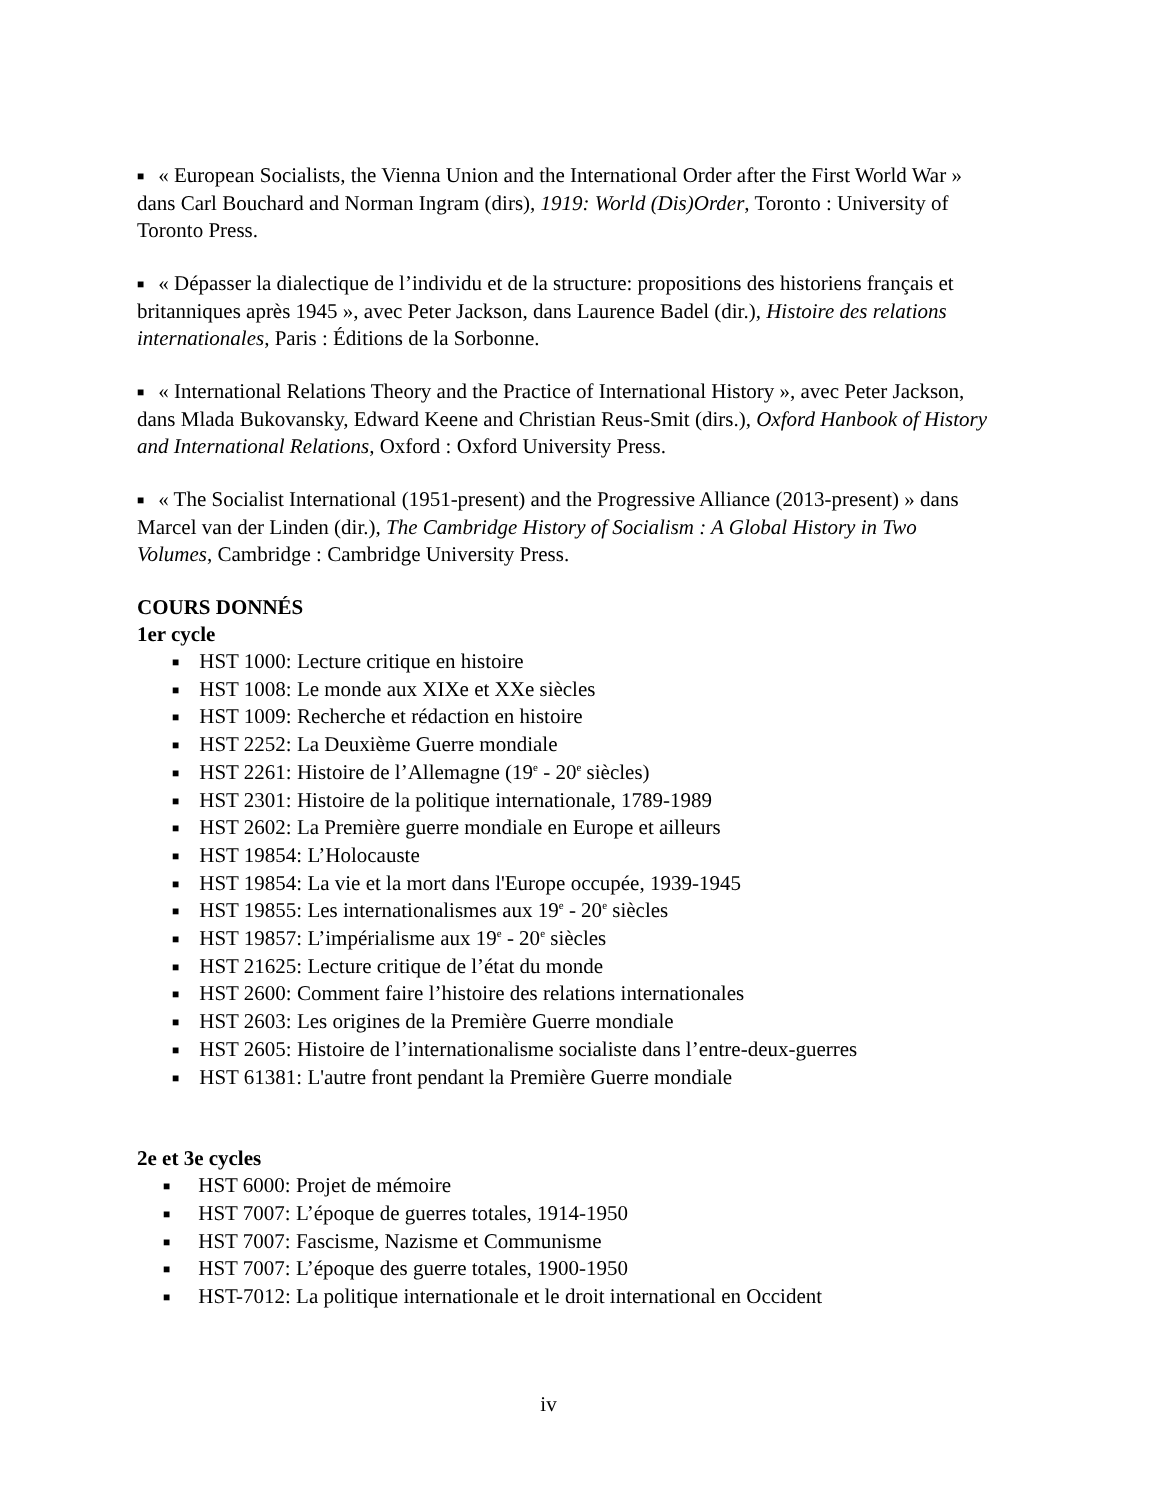■ « European Socialists, the Vienna Union and the International Order after the First World War » dans Carl Bouchard and Norman Ingram (dirs), 1919: World (Dis)Order, Toronto : University of Toronto Press.
■ « Dépasser la dialectique de l’individu et de la structure: propositions des historiens français et britanniques après 1945 », avec Peter Jackson, dans Laurence Badel (dir.), Histoire des relations internationales, Paris : Éditions de la Sorbonne.
■ « International Relations Theory and the Practice of International History », avec Peter Jackson, dans Mlada Bukovansky, Edward Keene and Christian Reus-Smit (dirs.), Oxford Hanbook of History and International Relations, Oxford : Oxford University Press.
■ « The Socialist International (1951-present) and the Progressive Alliance (2013-present) » dans Marcel van der Linden (dir.), The Cambridge History of Socialism : A Global History in Two Volumes, Cambridge : Cambridge University Press.
COURS DONNÉS
1er cycle
■ HST 1000: Lecture critique en histoire
■ HST 1008: Le monde aux XIXe et XXe siècles
■ HST 1009: Recherche et rédaction en histoire
■ HST 2252: La Deuxième Guerre mondiale
■ HST 2261: Histoire de l’Allemagne (19<sup>e</sup> - 20<sup>e</sup> siècles)
■ HST 2301: Histoire de la politique internationale, 1789-1989
■ HST 2602: La Première guerre mondiale en Europe et ailleurs
■ HST 19854: L’Holocauste
■ HST 19854: La vie et la mort dans l'Europe occupée, 1939-1945
■ HST 19855: Les internationalismes aux 19<sup>e</sup> - 20<sup>e</sup> siècles
■ HST 19857: L’impérialisme aux 19<sup>e</sup> - 20<sup>e</sup> siècles
■ HST 21625: Lecture critique de l’état du monde
■ HST 2600: Comment faire l’histoire des relations internationales
■ HST 2603: Les origines de la Première Guerre mondiale
■ HST 2605: Histoire de l’internationalisme socialiste dans l’entre-deux-guerres
■ HST 61381: L'autre front pendant la Première Guerre mondiale
2e et 3e cycles
■ HST 6000: Projet de mémoire
■ HST 7007: L’époque de guerres totales, 1914-1950
■ HST 7007: Fascisme, Nazisme et Communisme
■ HST 7007: L’époque des guerre totales, 1900-1950
■ HST-7012: La politique internationale et le droit international en Occident
iv